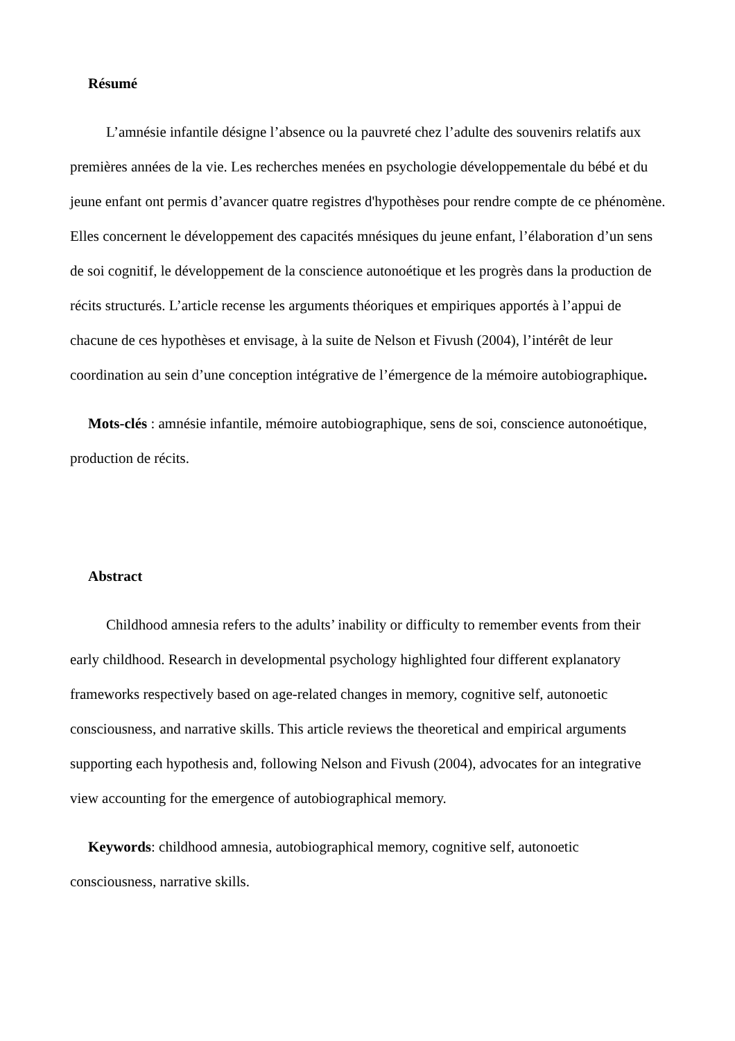Résumé
L’amnésie infantile désigne l’absence ou la pauvreté chez l’adulte des souvenirs relatifs aux premières années de la vie. Les recherches menées en psychologie développementale du bébé et du jeune enfant ont permis d’avancer quatre registres d'hypothèses pour rendre compte de ce phénomène. Elles concernent le développement des capacités mnésiques du jeune enfant, l’élaboration d’un sens de soi cognitif, le développement de la conscience autonoétique et les progrès dans la production de récits structurés. L’article recense les arguments théoriques et empiriques apportés à l’appui de chacune de ces hypothèses et envisage, à la suite de Nelson et Fivush (2004), l’intérêt de leur coordination au sein d’une conception intégrative de l’émergence de la mémoire autobiographique.
Mots-clés : amnésie infantile, mémoire autobiographique, sens de soi, conscience autonoétique, production de récits.
Abstract
Childhood amnesia refers to the adults’ inability or difficulty to remember events from their early childhood. Research in developmental psychology highlighted four different explanatory frameworks respectively based on age-related changes in memory, cognitive self, autonoetic consciousness, and narrative skills. This article reviews the theoretical and empirical arguments supporting each hypothesis and, following Nelson and Fivush (2004), advocates for an integrative view accounting for the emergence of autobiographical memory.
Keywords: childhood amnesia, autobiographical memory, cognitive self, autonoetic consciousness, narrative skills.